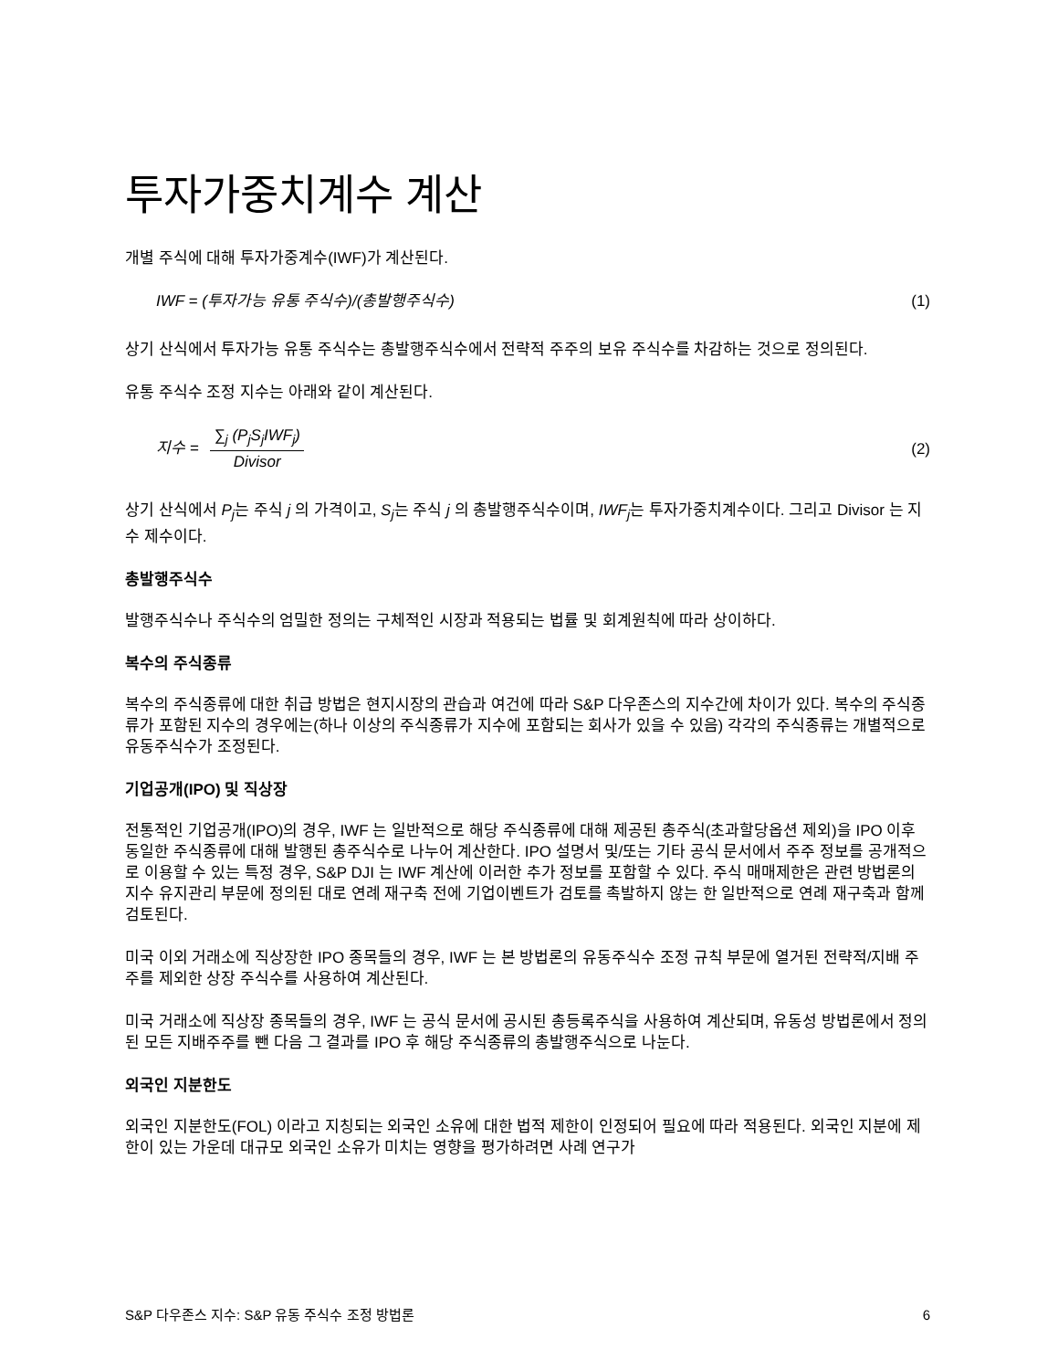투자가중치계수 계산
개별 주식에 대해 투자가중계수(IWF)가 계산된다.
IWF = (투자가능 유통 주식수)/(총발행주식수) (1)
상기 산식에서 투자가능 유통 주식수는 총발행주식수에서 전략적 주주의 보유 주식수를 차감하는 것으로 정의된다.
유통 주식수 조정 지수는 아래와 같이 계산된다.
지수 = ∑<sub>j</sub> (P<sub>j</sub>S<sub>j</sub>IWF<sub>j</sub>) Divisor (2)
상기 산식에서 P<sub>j</sub>는 주식 j 의 가격이고, S<sub>j</sub>는 주식 j 의 총발행주식수이며, IWF<sub>j</sub>는 투자가중치계수이다. 그리고 Divisor 는 지수 제수이다.
총발행주식수
발행주식수나 주식수의 엄밀한 정의는 구체적인 시장과 적용되는 법률 및 회계원칙에 따라 상이하다.
복수의 주식종류
복수의 주식종류에 대한 취급 방법은 현지시장의 관습과 여건에 따라 S&P 다우존스의 지수간에 차이가 있다. 복수의 주식종류가 포함된 지수의 경우에는(하나 이상의 주식종류가 지수에 포함되는 회사가 있을 수 있음) 각각의 주식종류는 개별적으로 유동주식수가 조정된다.
기업공개(IPO) 및 직상장
전통적인 기업공개(IPO)의 경우, IWF 는 일반적으로 해당 주식종류에 대해 제공된 총주식(초과할당옵션 제외)을 IPO 이후 동일한 주식종류에 대해 발행된 총주식수로 나누어 계산한다. IPO 설명서 및/또는 기타 공식 문서에서 주주 정보를 공개적으로 이용할 수 있는 특정 경우, S&P DJI 는 IWF 계산에 이러한 추가 정보를 포함할 수 있다. 주식 매매제한은 관련 방법론의 지수 유지관리 부문에 정의된 대로 연례 재구축 전에 기업이벤트가 검토를 촉발하지 않는 한 일반적으로 연례 재구축과 함께 검토된다.
미국 이외 거래소에 직상장한 IPO 종목들의 경우, IWF 는 본 방법론의 유동주식수 조정 규칙 부문에 열거된 전략적/지배 주주를 제외한 상장 주식수를 사용하여 계산된다.
미국 거래소에 직상장 종목들의 경우, IWF 는 공식 문서에 공시된 총등록주식을 사용하여 계산되며, 유동성 방법론에서 정의된 모든 지배주주를 뺀 다음 그 결과를 IPO 후 해당 주식종류의 총발행주식으로 나눈다.
외국인 지분한도
외국인 지분한도(FOL) 이라고 지칭되는 외국인 소유에 대한 법적 제한이 인정되어 필요에 따라 적용된다. 외국인 지분에 제한이 있는 가운데 대규모 외국인 소유가 미치는 영향을 평가하려면 사례 연구가
S&P 다우존스 지수: S&P 유동 주식수 조정 방법론 6